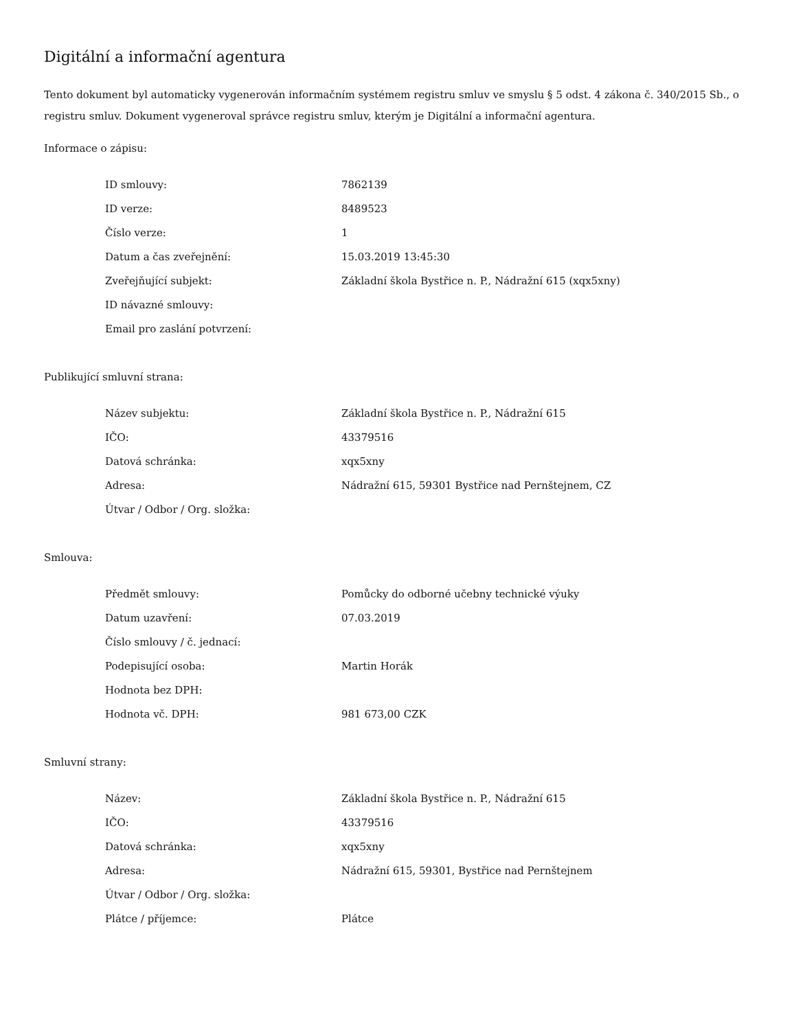Digitální a informační agentura
Tento dokument byl automaticky vygenerován informačním systémem registru smluv ve smyslu § 5 odst. 4 zákona č. 340/2015 Sb., o registru smluv. Dokument vygeneroval správce registru smluv, kterým je Digitální a informační agentura.
Informace o zápisu:
| ID smlouvy: | 7862139 |
| ID verze: | 8489523 |
| Číslo verze: | 1 |
| Datum a čas zveřejnění: | 15.03.2019 13:45:30 |
| Zveřejňující subjekt: | Základní škola Bystřice n. P., Nádražní 615 (xqx5xny) |
| ID návazné smlouvy: | |
| Email pro zaslání potvrzení: | |
Publikující smluvní strana:
| Název subjektu: | Základní škola Bystřice n. P., Nádražní 615 |
| IČO: | 43379516 |
| Datová schránka: | xqx5xny |
| Adresa: | Nádražní 615, 59301 Bystřice nad Pernštejnem, CZ |
| Útvar / Odbor / Org. složka: | |
Smlouva:
| Předmět smlouvy: | Pomůcky do odborné učebny technické výuky |
| Datum uzavření: | 07.03.2019 |
| Číslo smlouvy / č. jednací: | |
| Podepisující osoba: | Martin Horák |
| Hodnota bez DPH: | |
| Hodnota vč. DPH: | 981 673,00 CZK |
Smluvní strany:
| Název: | Základní škola Bystřice n. P., Nádražní 615 |
| IČO: | 43379516 |
| Datová schránka: | xqx5xny |
| Adresa: | Nádražní 615, 59301, Bystřice nad Pernštejnem |
| Útvar / Odbor / Org. složka: | |
| Plátce / příjemce: | Plátce |